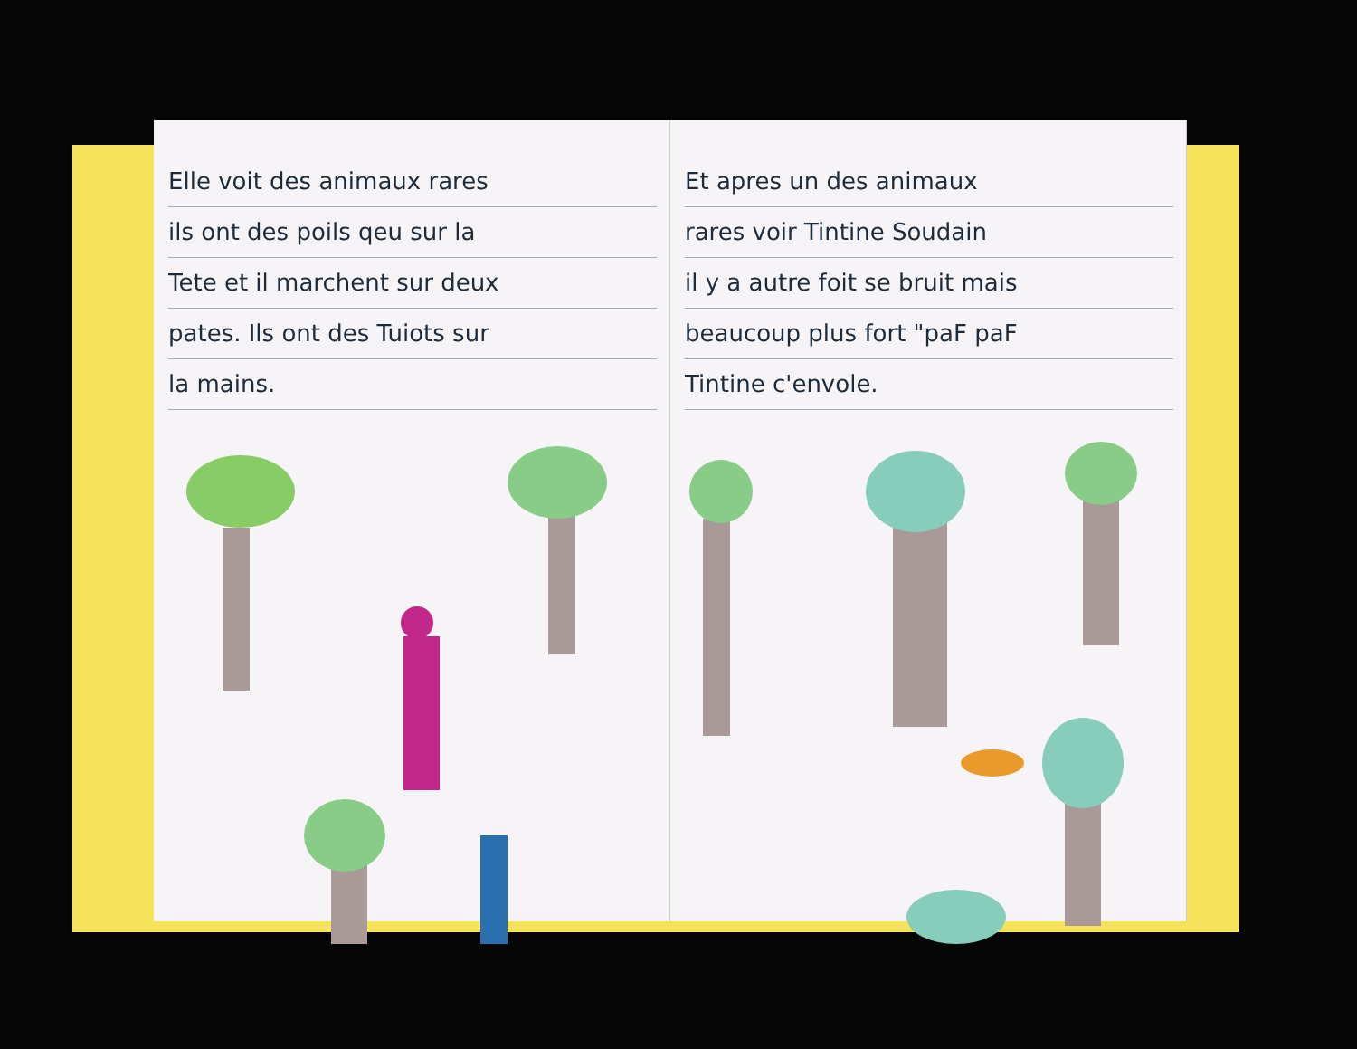Elle voit des animaux rares
ils ont des poils qeu sur la
Tete et il marchent sur deux
pates. Ils ont des Tuiots sur
la mains.
Et apres un des animaux
rares voir Tintine Soudain
il y a autre foit se bruit mais
beaucoup plus fort "paF paF
Tintine c'envole.